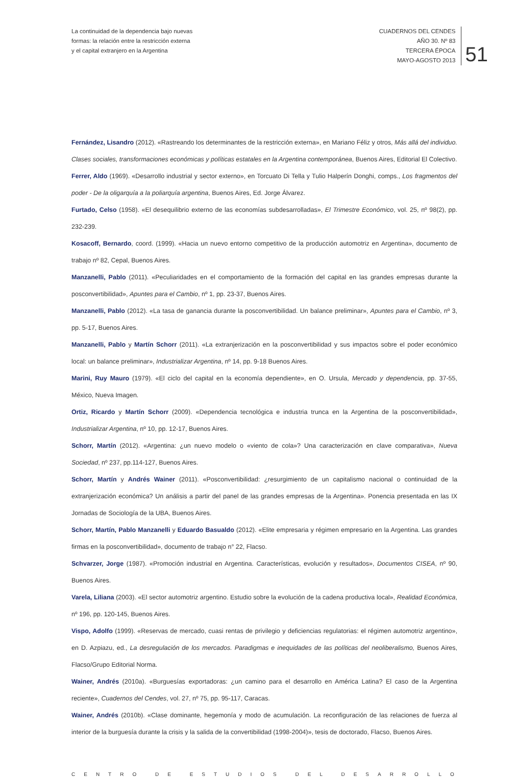La continuidad de la dependencia bajo nuevas
formas: la relación entre la restricción externa
y el capital extranjero en la Argentina
CUADERNOS DEL CENDES
AÑO 30. Nº 83
TERCERA ÉPOCA
MAYO-AGOSTO 2013
51
Fernández, Lisandro (2012). «Rastreando los determinantes de la restricción externa», en Mariano Féliz y otros, Más allá del individuo. Clases sociales, transformaciones económicas y políticas estatales en la Argentina contemporánea, Buenos Aires, Editorial El Colectivo.
Ferrer, Aldo (1969). «Desarrollo industrial y sector externo», en Torcuato Di Tella y Tulio Halperín Donghi, comps., Los fragmentos del poder - De la oligarquía a la poliarquía argentina, Buenos Aires, Ed. Jorge Álvarez.
Furtado, Celso (1958). «El desequilibrio externo de las economías subdesarrolladas», El Trimestre Económico, vol. 25, nº 98(2), pp. 232-239.
Kosacoff, Bernardo, coord. (1999). «Hacia un nuevo entorno competitivo de la producción automotriz en Argentina», documento de trabajo nº 82, Cepal, Buenos Aires.
Manzanelli, Pablo (2011). «Peculiaridades en el comportamiento de la formación del capital en las grandes empresas durante la posconvertibilidad», Apuntes para el Cambio, nº 1, pp. 23-37, Buenos Aires.
Manzanelli, Pablo (2012). «La tasa de ganancia durante la posconvertibilidad. Un balance preliminar», Apuntes para el Cambio, nº 3, pp. 5-17, Buenos Aires.
Manzanelli, Pablo y Martín Schorr (2011). «La extranjerización en la posconvertibilidad y sus impactos sobre el poder económico local: un balance preliminar», Industrializar Argentina, nº 14, pp. 9-18 Buenos Aires.
Marini, Ruy Mauro (1979). «El ciclo del capital en la economía dependiente», en O. Ursula, Mercado y dependencia, pp. 37-55, México, Nueva Imagen.
Ortiz, Ricardo y Martín Schorr (2009). «Dependencia tecnológica e industria trunca en la Argentina de la posconvertibilidad», Industrializar Argentina, nº 10, pp. 12-17, Buenos Aires.
Schorr, Martín (2012). «Argentina: ¿un nuevo modelo o «viento de cola»? Una caracterización en clave comparativa», Nueva Sociedad, nº 237, pp.114-127, Buenos Aires.
Schorr, Martín y Andrés Wainer (2011). «Posconvertibilidad: ¿resurgimiento de un capitalismo nacional o continuidad de la extranjerización económica? Un análisis a partir del panel de las grandes empresas de la Argentina». Ponencia presentada en las IX Jornadas de Sociología de la UBA, Buenos Aires.
Schorr, Martín, Pablo Manzanelli y Eduardo Basualdo (2012). «Elite empresaria y régimen empresario en la Argentina. Las grandes firmas en la posconvertibilidad», documento de trabajo n° 22, Flacso.
Schvarzer, Jorge (1987). «Promoción industrial en Argentina. Características, evolución y resultados», Documentos CISEA, nº 90, Buenos Aires.
Varela, Liliana (2003). «El sector automotriz argentino. Estudio sobre la evolución de la cadena productiva local», Realidad Económica, nº 196, pp. 120-145, Buenos Aires.
Vispo, Adolfo (1999). «Reservas de mercado, cuasi rentas de privilegio y deficiencias regulatorias: el régimen automotriz argentino», en D. Azpiazu, ed., La desregulación de los mercados. Paradigmas e inequidades de las políticas del neoliberalismo, Buenos Aires, Flacso/Grupo Editorial Norma.
Wainer, Andrés (2010a). «Burguesías exportadoras: ¿un camino para el desarrollo en América Latina? El caso de la Argentina reciente», Cuadernos del Cendes, vol. 27, nº 75, pp. 95-117, Caracas.
Wainer, Andrés (2010b). «Clase dominante, hegemonía y modo de acumulación. La reconfiguración de las relaciones de fuerza al interior de la burguesía durante la crisis y la salida de la convertibilidad (1998-2004)», tesis de doctorado, Flacso, Buenos Aires.
CENTRO DE ESTUDIOS DEL DESARROLLO